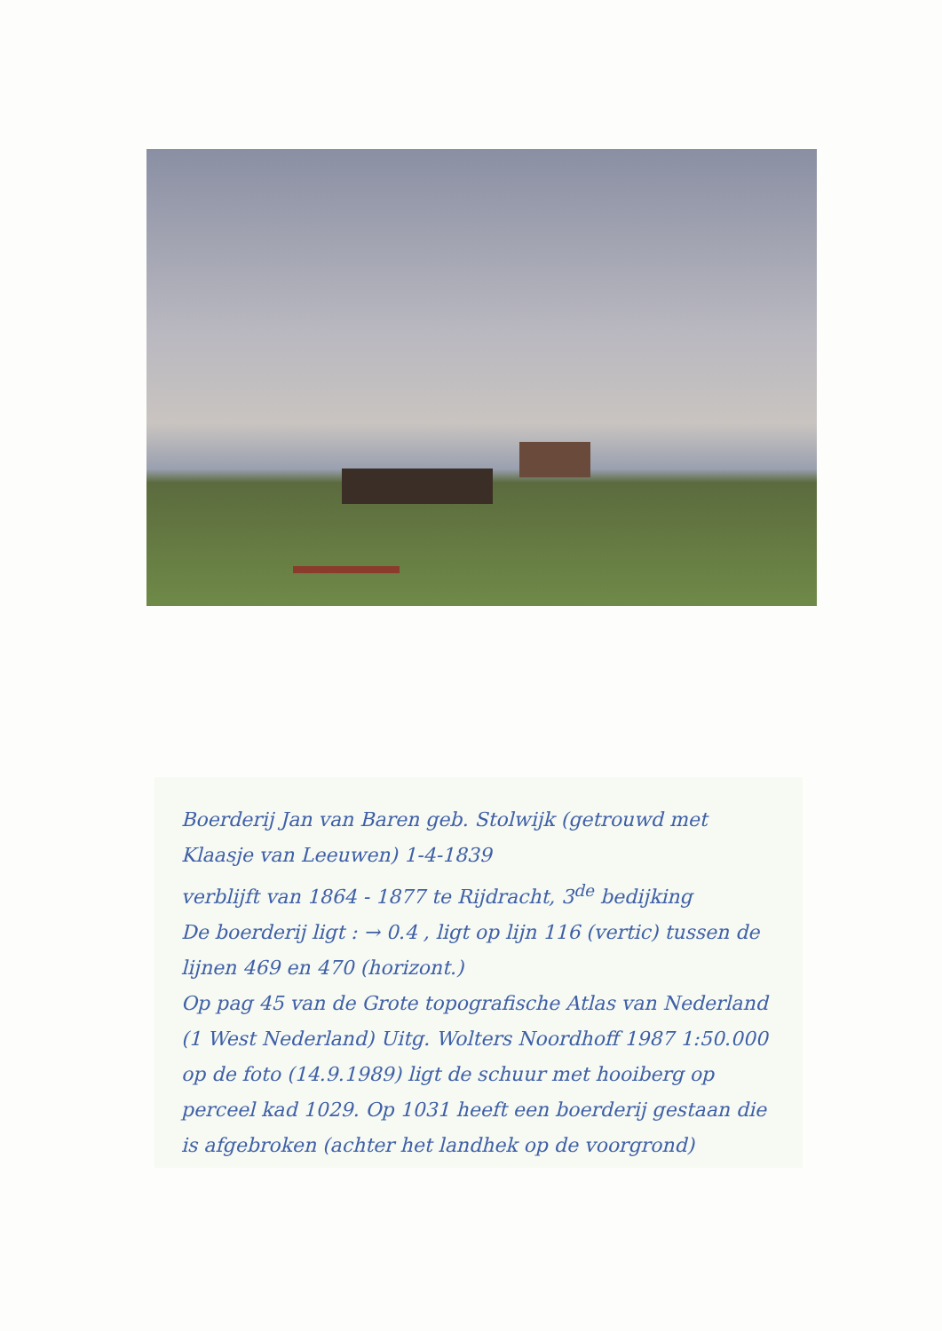Boerderij Jan van Baren geb. Stolwijk (getrouwd met Klaasje van Leeuwen) 1-4-1839
verblijft van 1864 - 1877 te Rijdracht, 3<sup>de</sup> bedijking
De boerderij ligt : → 0.4 , ligt op lijn 116 (vertic) tussen de lijnen 469 en 470 (horizont.)
Op pag 45 van de Grote topografische Atlas van Nederland (1 West Nederland) Uitg. Wolters Noordhoff 1987 1:50.000
op de foto (14.9.1989) ligt de schuur met hooiberg op perceel kad 1029. Op 1031 heeft een boerderij gestaan die is afgebroken (achter het landhek op de voorgrond)